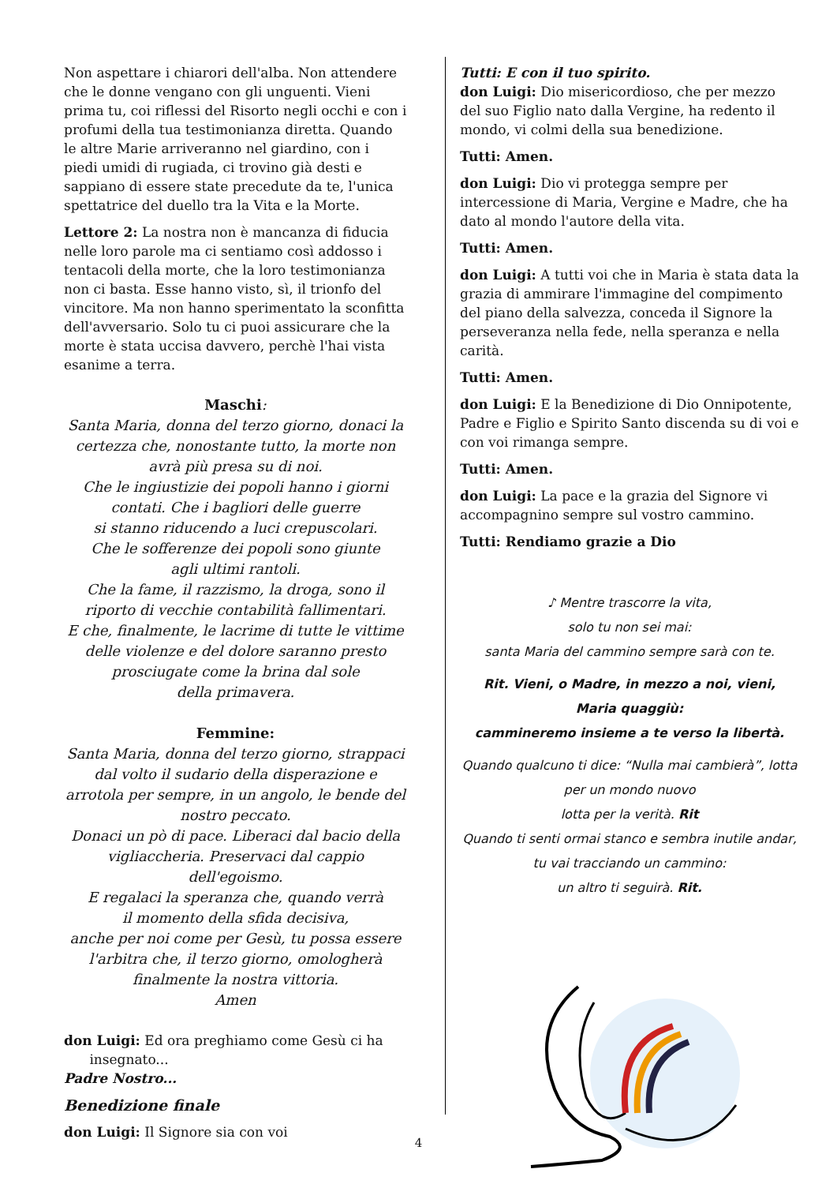Non aspettare i chiarori dell'alba. Non attendere che le donne vengano con gli unguenti. Vieni prima tu, coi riflessi del Risorto negli occhi e con i profumi della tua testimonianza diretta. Quando le altre Marie arriveranno nel giardino, con i piedi umidi di rugiada, ci trovino già desti e sappiano di essere state precedute da te, l'unica spettatrice del duello tra la Vita e la Morte.
Lettore 2: La nostra non è mancanza di fiducia nelle loro parole ma ci sentiamo così addosso i tentacoli della morte, che la loro testimonianza non ci basta. Esse hanno visto, sì, il trionfo del vincitore. Ma non hanno sperimentato la sconfitta dell'avversario. Solo tu ci puoi assicurare che la morte è stata uccisa davvero, perchè l'hai vista esanime a terra.
Maschi:
Santa Maria, donna del terzo giorno, donaci la certezza che, nonostante tutto, la morte non avrà più presa su di noi.
Che le ingiustizie dei popoli hanno i giorni contati. Che i bagliori delle guerre
si stanno riducendo a luci crepuscolari.
Che le sofferenze dei popoli sono giunte
agli ultimi rantoli.
Che la fame, il razzismo, la droga, sono il riporto di vecchie contabilità fallimentari.
E che, finalmente, le lacrime di tutte le vittime delle violenze e del dolore saranno presto prosciugate come la brina dal sole
della primavera.
Femmine:
Santa Maria, donna del terzo giorno, strappaci dal volto il sudario della disperazione e arrotola per sempre, in un angolo, le bende del nostro peccato.
Donaci un pò di pace. Liberaci dal bacio della vigliaccheria. Preservaci dal cappio
dell'egoismo.
E regalaci la speranza che, quando verrà
il momento della sfida decisiva,
anche per noi come per Gesù, tu possa essere l'arbitra che, il terzo giorno, omologherà finalmente la nostra vittoria.
Amen
don Luigi: Ed ora preghiamo come Gesù ci ha
insegnato...
Padre Nostro...
Benedizione finale
don Luigi: Il Signore sia con voi
Tutti: E con il tuo spirito.
don Luigi: Dio misericordioso, che per mezzo del suo Figlio nato dalla Vergine, ha redento il mondo, vi colmi della sua benedizione.
Tutti: Amen.
don Luigi: Dio vi protegga sempre per intercessione di Maria, Vergine e Madre, che ha dato al mondo l'autore della vita.
Tutti: Amen.
don Luigi: A tutti voi che in Maria è stata data la grazia di ammirare l'immagine del compimento del piano della salvezza, conceda il Signore la perseveranza nella fede, nella speranza e nella carità.
Tutti: Amen.
don Luigi: E la Benedizione di Dio Onnipotente, Padre e Figlio e Spirito Santo discenda su di voi e con voi rimanga sempre.
Tutti: Amen.
don Luigi: La pace e la grazia del Signore vi accompagnino sempre sul vostro cammino.
Tutti: Rendiamo grazie a Dio
♪ Mentre trascorre la vita,
solo tu non sei mai:
santa Maria del cammino sempre sarà con te.
Rit. Vieni, o Madre, in mezzo a noi, vieni,
Maria quaggiù:
cammineremo insieme a te verso la libertà.
Quando qualcuno ti dice: “Nulla mai cambierà”, lotta per un mondo nuovo
lotta per la verità. Rit
Quando ti senti ormai stanco e sembra inutile andar, tu vai tracciando un cammino:
un altro ti seguirà. Rit.
4